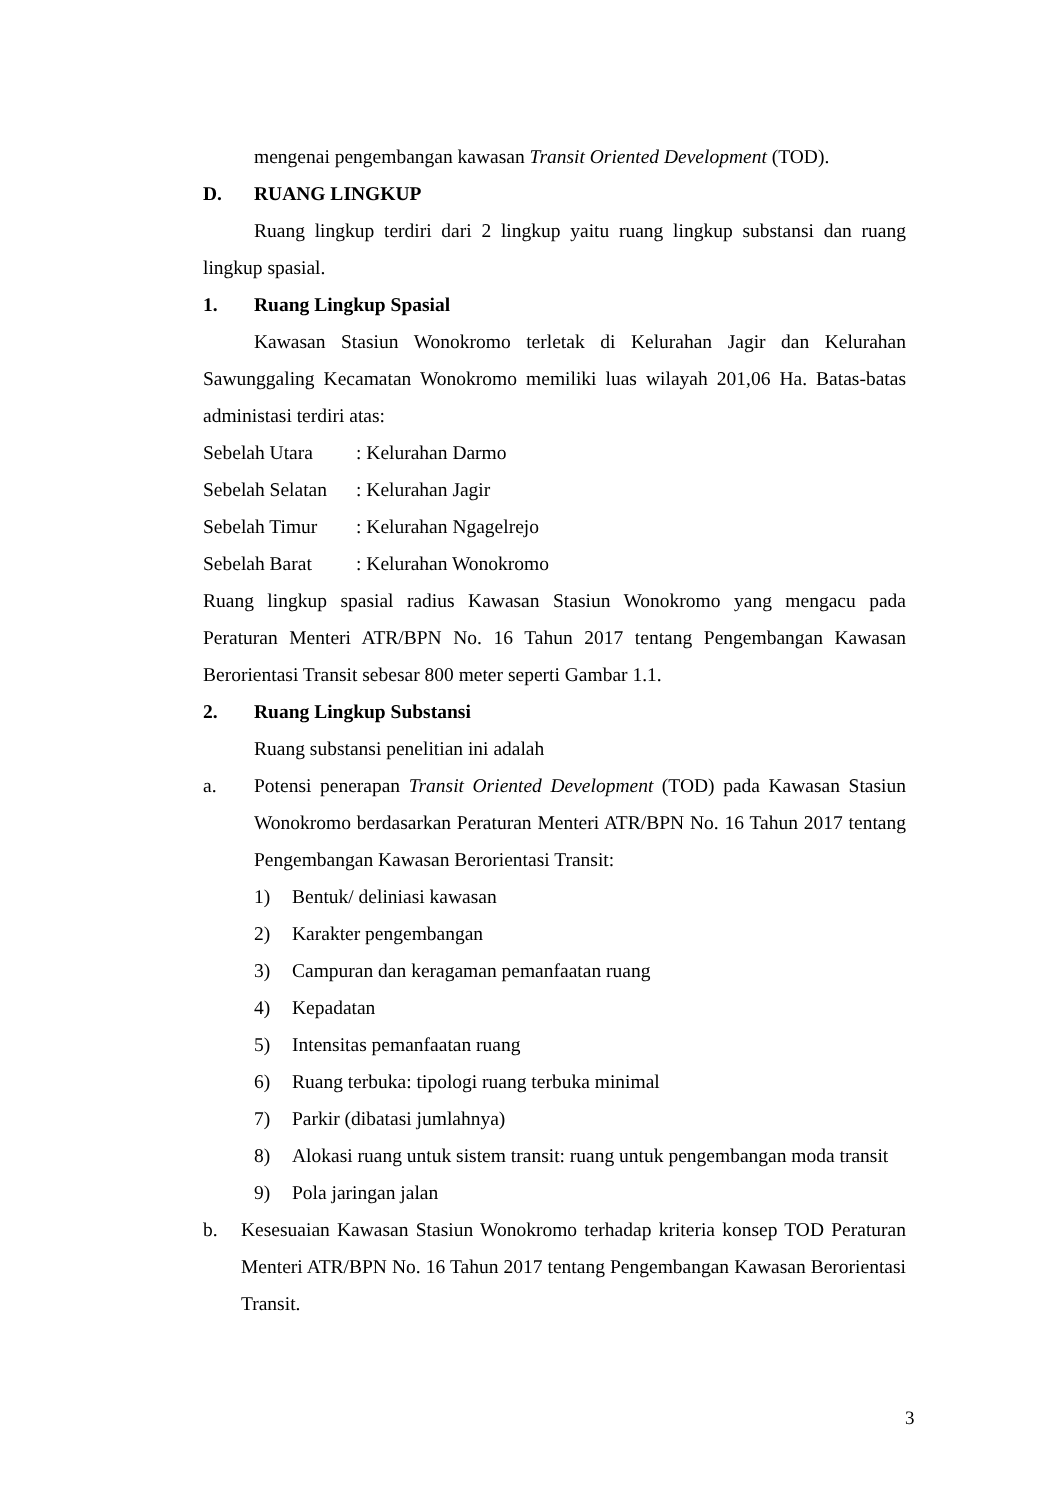mengenai pengembangan kawasan Transit Oriented Development (TOD).
D. RUANG LINGKUP
Ruang lingkup terdiri dari 2 lingkup yaitu ruang lingkup substansi dan ruang lingkup spasial.
1. Ruang Lingkup Spasial
Kawasan Stasiun Wonokromo terletak di Kelurahan Jagir dan Kelurahan Sawunggaling Kecamatan Wonokromo memiliki luas wilayah 201,06 Ha. Batas-batas administasi terdiri atas:
Sebelah Utara: Kelurahan Darmo
Sebelah Selatan: Kelurahan Jagir
Sebelah Timur: Kelurahan Ngagelrejo
Sebelah Barat: Kelurahan Wonokromo
Ruang lingkup spasial radius Kawasan Stasiun Wonokromo yang mengacu pada Peraturan Menteri ATR/BPN No. 16 Tahun 2017 tentang Pengembangan Kawasan Berorientasi Transit sebesar 800 meter seperti Gambar 1.1.
2. Ruang Lingkup Substansi
Ruang substansi penelitian ini adalah
a. Potensi penerapan Transit Oriented Development (TOD) pada Kawasan Stasiun Wonokromo berdasarkan Peraturan Menteri ATR/BPN No. 16 Tahun 2017 tentang Pengembangan Kawasan Berorientasi Transit:
1) Bentuk/ deliniasi kawasan
2) Karakter pengembangan
3) Campuran dan keragaman pemanfaatan ruang
4) Kepadatan
5) Intensitas pemanfaatan ruang
6) Ruang terbuka: tipologi ruang terbuka minimal
7) Parkir (dibatasi jumlahnya)
8) Alokasi ruang untuk sistem transit: ruang untuk pengembangan moda transit
9) Pola jaringan jalan
b. Kesesuaian Kawasan Stasiun Wonokromo terhadap kriteria konsep TOD Peraturan Menteri ATR/BPN No. 16 Tahun 2017 tentang Pengembangan Kawasan Berorientasi Transit.
3